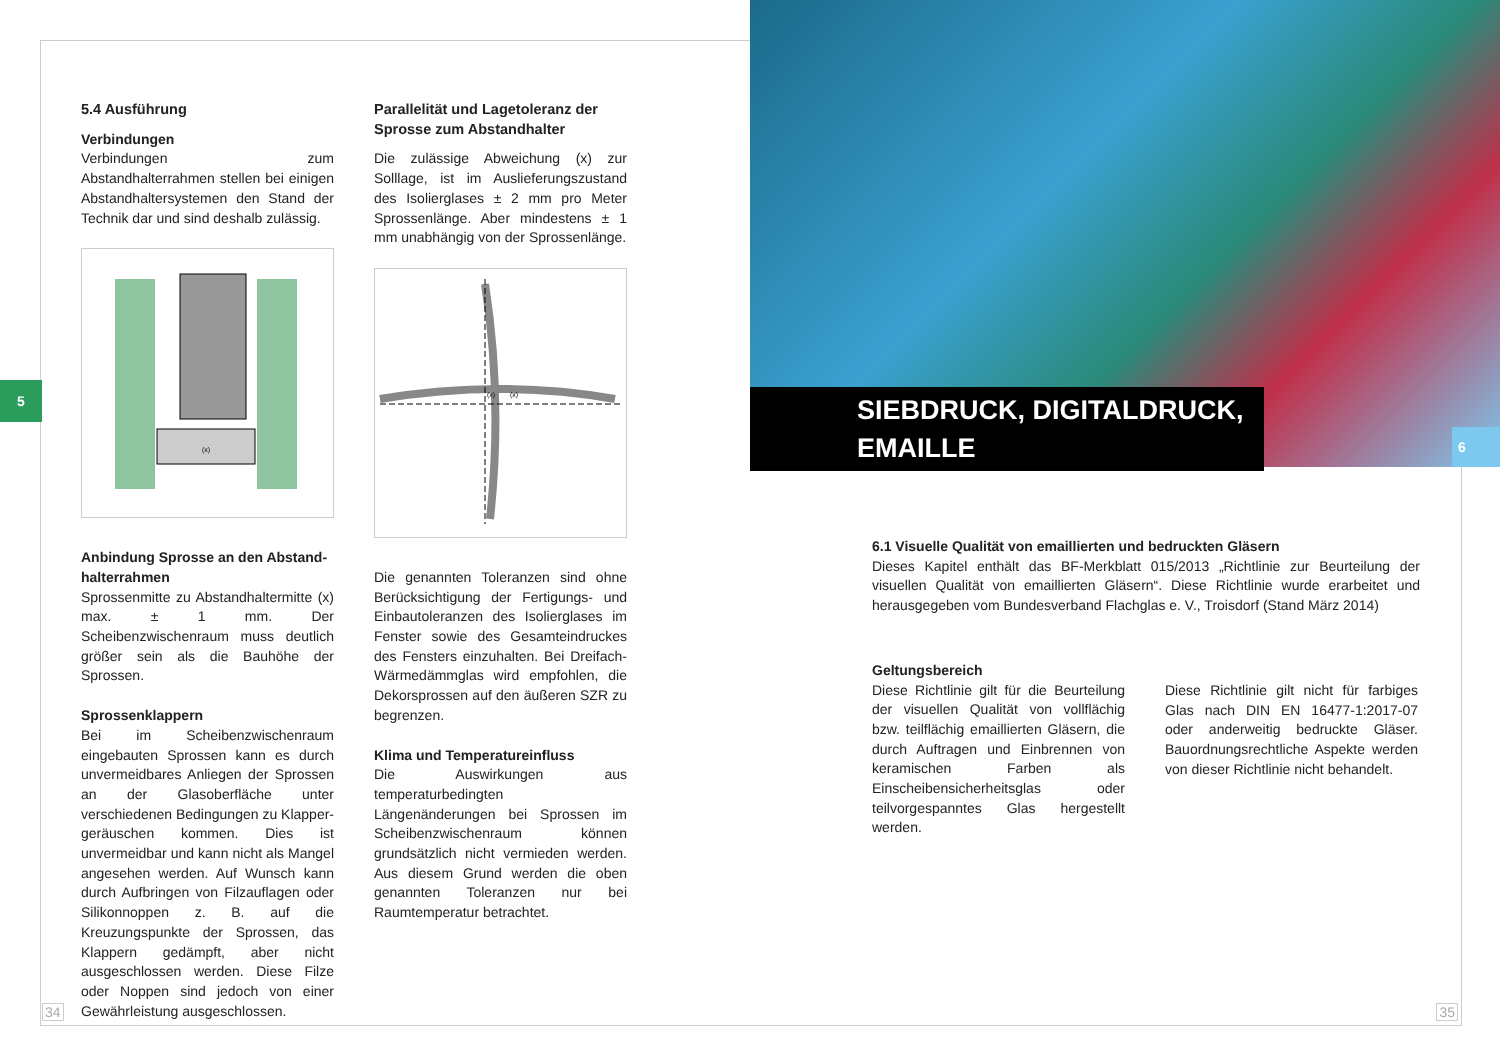5
5.4 Ausführung
Verbindungen
Verbindungen zum Abstandhalterrahmen stellen bei einigen Abstandhaltersystemen den Stand der Technik dar und sind deshalb zulässig.
(x)
Anbindung Sprosse an den Abstand­halterrahmen
Sprossenmitte zu Abstandhaltermitte (x) max. ± 1 mm. Der Scheibenzwischenraum muss deutlich größer sein als die Bauhöhe der Sprossen.
Sprossenklappern
Bei im Scheibenzwischenraum eingebauten Sprossen kann es durch unvermeidbares Anliegen der Sprossen an der Glasoberfläche unter verschiedenen Bedingungen zu Klapper­geräuschen kommen. Dies ist unvermeidbar und kann nicht als Mangel angesehen wer­den. Auf Wunsch kann durch Aufbringen von Filzauflagen oder Silikonnoppen z. B. auf die Kreuzungspunkte der Sprossen, das Klappern gedämpft, aber nicht ausgeschlossen werden. Diese Filze oder Noppen sind jedoch von einer Gewährleistung ausgeschlossen.
Parallelität und Lagetoleranz der Sprosse zum Abstandhalter
Die zulässige Abweichung (x) zur Solllage, ist im Auslieferungszustand des Isolier­glases ± 2 mm pro Meter Sprossenlänge. Aber mindestens ± 1 mm unabhängig von der Sprossenlänge.
(x)
(x)
Die genannten Toleranzen sind ohne Be­rücksichtigung der Fertigungs- und Ein­bautoleranzen des Isolierglases im Fenster sowie des Gesamteindruckes des Fensters einzuhalten. Bei Dreifach-Wärmedämmglas wird empfohlen, die Dekorsprossen auf den äußeren SZR zu begrenzen.
Klima und Temperatureinfluss
Die Auswirkungen aus temperaturbedingten Längenänderungen bei Sprossen im Schei­benzwischenraum können grundsätzlich nicht vermieden werden. Aus diesem Grund werden die oben genannten Toleranzen nur bei Raumtemperatur betrachtet.
34
SIEBDRUCK, DIGITALDRUCK,
EMAILLE
6
6.1 Visuelle Qualität von emaillierten und bedruckten Gläsern
Dieses Kapitel enthält das BF-Merkblatt 015/2013 „Richtlinie zur Beurteilung der visuellen Qualität von emaillierten Gläsern“. Diese Richtlinie wurde erarbeitet und herausgegeben vom Bundesver­band Flachglas e. V., Troisdorf (Stand März 2014)
Geltungsbereich
Diese Richtlinie gilt für die Beurteilung der visuellen Qualität von vollflächig bzw. teil­flächig emaillierten Gläsern, die durch Auf­tragen und Einbrennen von keramischen Farben als Einscheibensicherheitsglas oder teilvorgespanntes Glas hergestellt werden.
Diese Richtlinie gilt nicht für farbiges Glas nach DIN EN 16477-1:2017-07 oder ander­weitig bedruckte Gläser. Bauordnungsrecht­liche Aspekte werden von dieser Richtlinie nicht behandelt.
35